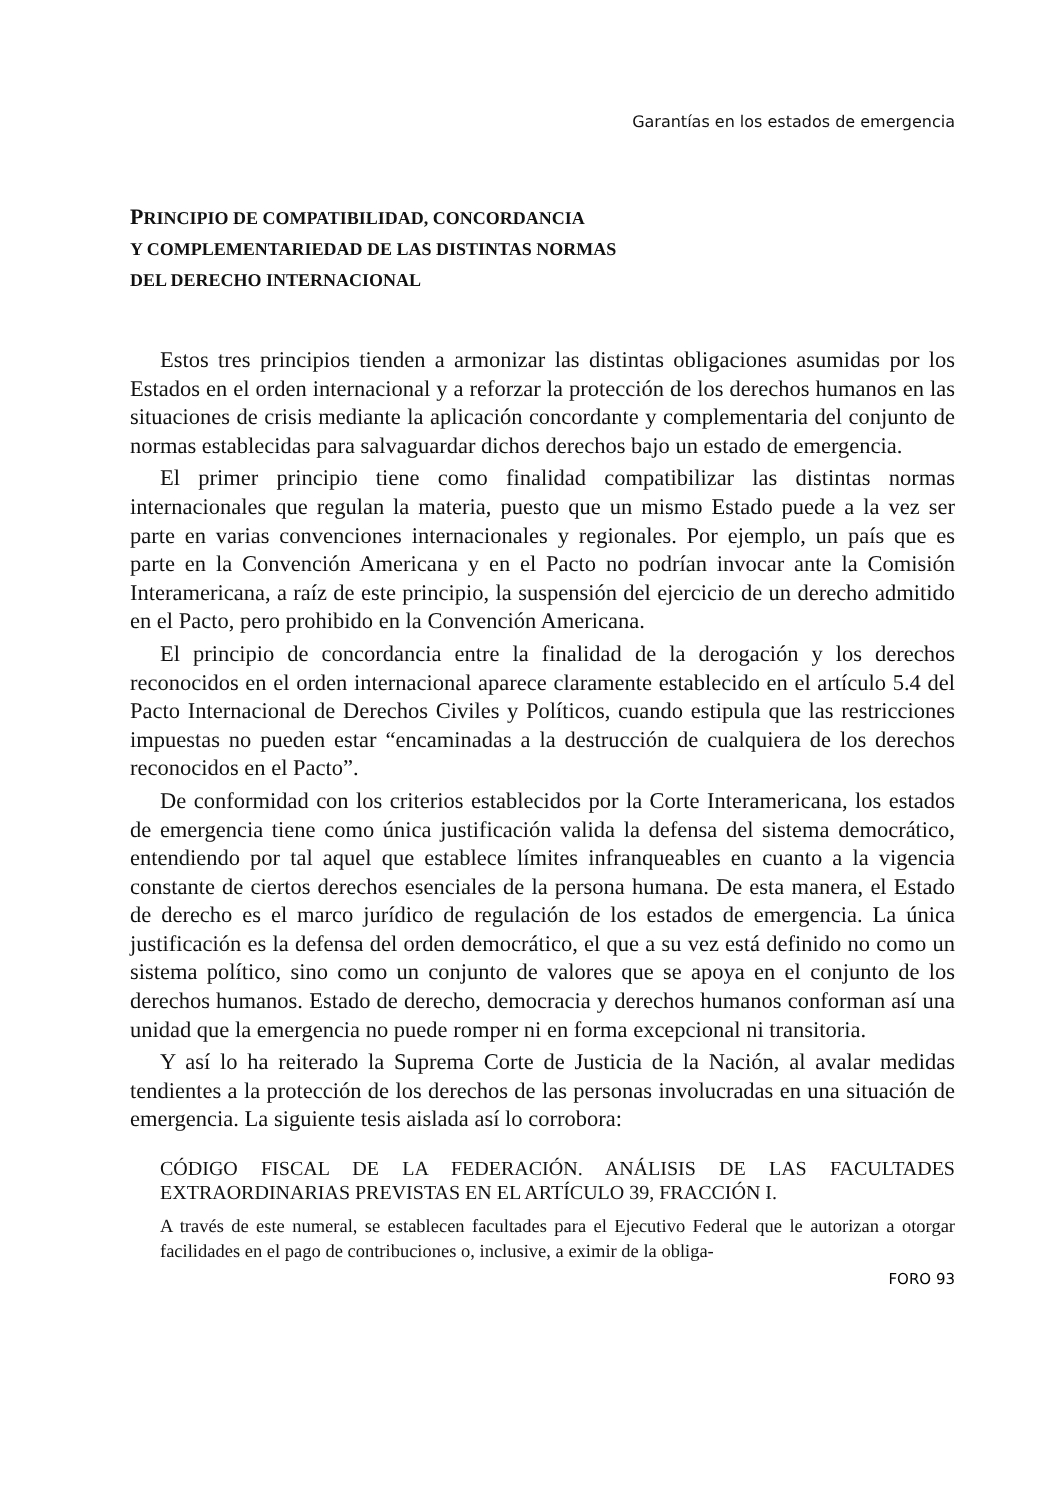Garantías en los estados de emergencia
PRINCIPIO DE COMPATIBILIDAD, CONCORDANCIA
Y COMPLEMENTARIEDAD DE LAS DISTINTAS NORMAS
DEL DERECHO INTERNACIONAL
Estos tres principios tienden a armonizar las distintas obligaciones asumidas por los Estados en el orden internacional y a reforzar la protección de los derechos humanos en las situaciones de crisis mediante la aplicación concordante y complementaria del conjunto de normas establecidas para salvaguardar dichos derechos bajo un estado de emergencia.
El primer principio tiene como finalidad compatibilizar las distintas normas internacionales que regulan la materia, puesto que un mismo Estado puede a la vez ser parte en varias convenciones internacionales y regionales. Por ejemplo, un país que es parte en la Convención Americana y en el Pacto no podrían invocar ante la Comisión Interamericana, a raíz de este principio, la suspensión del ejercicio de un derecho admitido en el Pacto, pero prohibido en la Convención Americana.
El principio de concordancia entre la finalidad de la derogación y los derechos reconocidos en el orden internacional aparece claramente establecido en el artículo 5.4 del Pacto Internacional de Derechos Civiles y Políticos, cuando estipula que las restricciones impuestas no pueden estar “encaminadas a la destrucción de cualquiera de los derechos reconocidos en el Pacto”.
De conformidad con los criterios establecidos por la Corte Interamericana, los estados de emergencia tiene como única justificación valida la defensa del sistema democrático, entendiendo por tal aquel que establece límites infranqueables en cuanto a la vigencia constante de ciertos derechos esenciales de la persona humana. De esta manera, el Estado de derecho es el marco jurídico de regulación de los estados de emergencia. La única justificación es la defensa del orden democrático, el que a su vez está definido no como un sistema político, sino como un conjunto de valores que se apoya en el conjunto de los derechos humanos. Estado de derecho, democracia y derechos humanos conforman así una unidad que la emergencia no puede romper ni en forma excepcional ni transitoria.
Y así lo ha reiterado la Suprema Corte de Justicia de la Nación, al avalar medidas tendientes a la protección de los derechos de las personas involucradas en una situación de emergencia. La siguiente tesis aislada así lo corrobora:
CÓDIGO FISCAL DE LA FEDERACIÓN. ANÁLISIS DE LAS FACULTADES EXTRAORDINARIAS PREVISTAS EN EL ARTÍCULO 39, FRACCIÓN I.
A través de este numeral, se establecen facultades para el Ejecutivo Federal que le autorizan a otorgar facilidades en el pago de contribuciones o, inclusive, a eximir de la obliga-
FORO 93